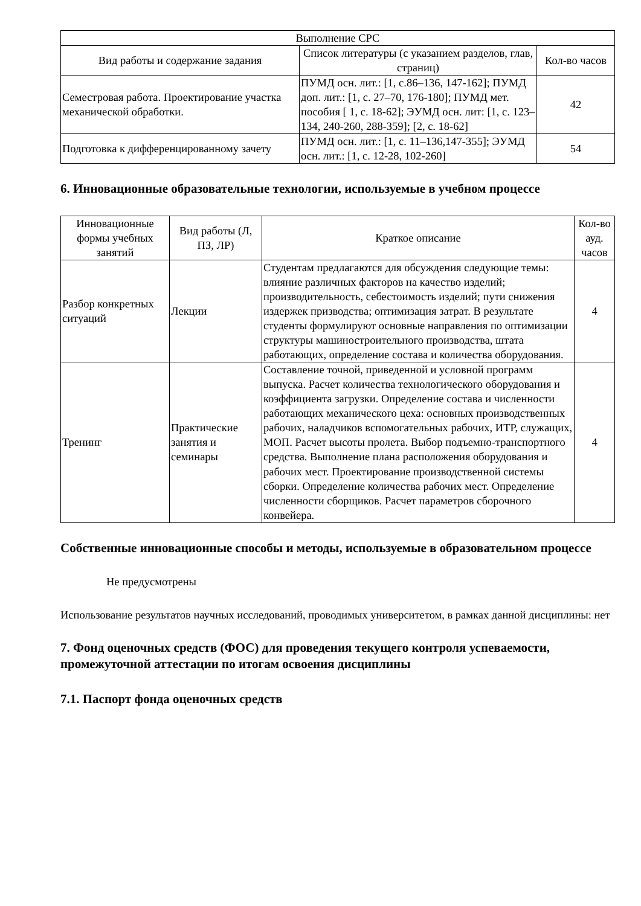| Выполнение СРС | | |
| --- | --- | --- |
| Вид работы и содержание задания | Список литературы (с указанием разделов, глав, страниц) | Кол-во часов |
| Семестровая работа. Проектирование участка механической обработки. | ПУМД осн. лит.: [1, с.86–136, 147-162]; ПУМД доп. лит.: [1, с. 27–70, 176-180]; ПУМД мет. пособия [ 1, с. 18-62]; ЭУМД осн. лит: [1, с. 123–134, 240-260, 288-359]; [2, с. 18-62] | 42 |
| Подготовка к дифференцированному зачету | ПУМД осн. лит.: [1, с. 11–136,147-355]; ЭУМД осн. лит.: [1, с. 12-28, 102-260] | 54 |
6. Инновационные образовательные технологии, используемые в учебном процессе
| Инновационные формы учебных занятий | Вид работы (Л, ПЗ, ЛР) | Краткое описание | Кол-во ауд. часов |
| --- | --- | --- | --- |
| Разбор конкретных ситуаций | Лекции | Студентам предлагаются для обсуждения следующие темы: влияние различных факторов на качество изделий; производительность, себестоимость изделий; пути снижения издержек призводства; оптимизация затрат. В результате студенты формулируют основные направления по оптимизации структуры машиностроительного производства, штата работающих, определение состава и количества оборудования. | 4 |
| Тренинг | Практические занятия и семинары | Составление точной, приведенной и условной программ выпуска. Расчет количества технологического оборудования и коэффициента загрузки. Определение состава и численности работающих механического цеха: основных производственных рабочих, наладчиков вспомогательных рабочих, ИТР, служащих, МОП. Расчет высоты пролета. Выбор подъемно-транспортного средства. Выполнение плана расположения оборудования и рабочих мест. Проектирование производственной системы сборки. Определение количества рабочих мест. Определение численности сборщиков. Расчет параметров сборочного конвейера. | 4 |
Собственные инновационные способы и методы, используемые в образовательном процессе
Не предусмотрены
Использование результатов научных исследований, проводимых университетом, в рамках данной дисциплины: нет
7. Фонд оценочных средств (ФОС) для проведения текущего контроля успеваемости, промежуточной аттестации по итогам освоения дисциплины
7.1. Паспорт фонда оценочных средств